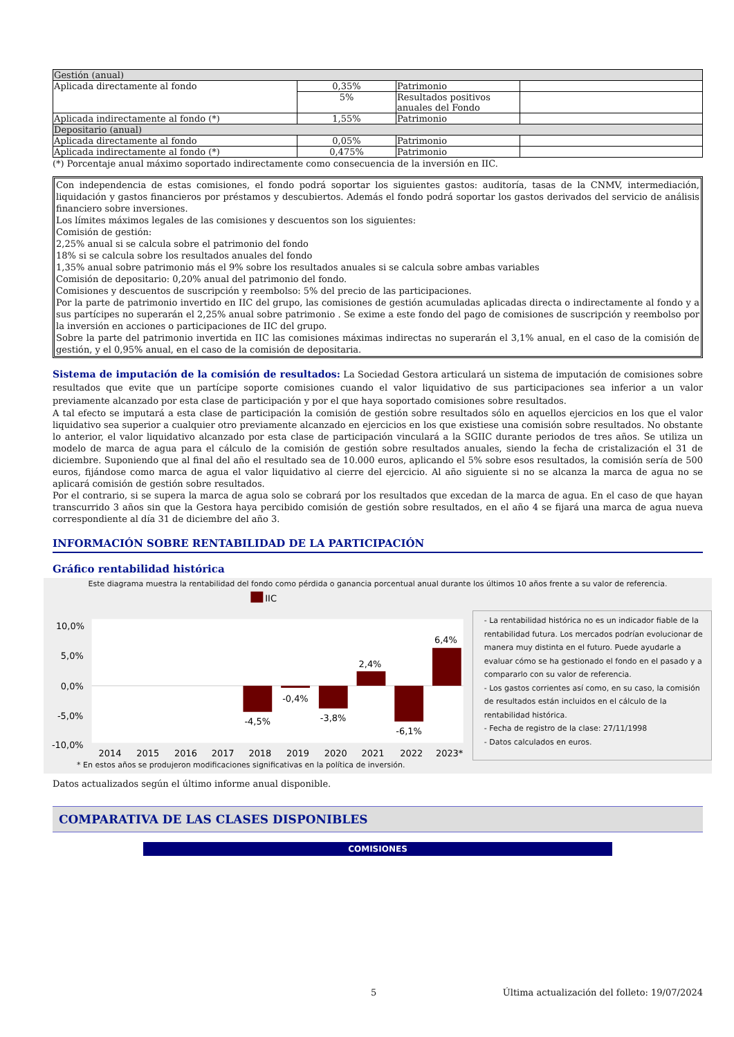| Gestión (anual) | | | |
| Aplicada directamente al fondo | 0,35% | Patrimonio | |
| | 5% | Resultados positivos anuales del Fondo | |
| Aplicada indirectamente al fondo (*) | 1,55% | Patrimonio | |
| Depositario (anual) | | | |
| Aplicada directamente al fondo | 0,05% | Patrimonio | |
| Aplicada indirectamente al fondo (*) | 0,475% | Patrimonio | |
(*) Porcentaje anual máximo soportado indirectamente como consecuencia de la inversión en IIC.
Con independencia de estas comisiones, el fondo podrá soportar los siguientes gastos: auditoría, tasas de la CNMV, intermediación, liquidación y gastos financieros por préstamos y descubiertos. Además el fondo podrá soportar los gastos derivados del servicio de análisis financiero sobre inversiones.
Los límites máximos legales de las comisiones y descuentos son los siguientes:
Comisión de gestión:
2,25% anual si se calcula sobre el patrimonio del fondo
18% si se calcula sobre los resultados anuales del fondo
1,35% anual sobre patrimonio más el 9% sobre los resultados anuales si se calcula sobre ambas variables
Comisión de depositario: 0,20% anual del patrimonio del fondo.
Comisiones y descuentos de suscripción y reembolso: 5% del precio de las participaciones.
Por la parte de patrimonio invertido en IIC del grupo, las comisiones de gestión acumuladas aplicadas directa o indirectamente al fondo y a sus partícipes no superarán el 2,25% anual sobre patrimonio . Se exime a este fondo del pago de comisiones de suscripción y reembolso por la inversión en acciones o participaciones de IIC del grupo.
Sobre la parte del patrimonio invertida en IIC las comisiones máximas indirectas no superarán el 3,1% anual, en el caso de la comisión de gestión, y el 0,95% anual, en el caso de la comisión de depositaria.
Sistema de imputación de la comisión de resultados: La Sociedad Gestora articulará un sistema de imputación de comisiones sobre resultados que evite que un partícipe soporte comisiones cuando el valor liquidativo de sus participaciones sea inferior a un valor previamente alcanzado por esta clase de participación y por el que haya soportado comisiones sobre resultados.
A tal efecto se imputará a esta clase de participación la comisión de gestión sobre resultados sólo en aquellos ejercicios en los que el valor liquidativo sea superior a cualquier otro previamente alcanzado en ejercicios en los que existiese una comisión sobre resultados. No obstante lo anterior, el valor liquidativo alcanzado por esta clase de participación vinculará a la SGIIC durante periodos de tres años. Se utiliza un modelo de marca de agua para el cálculo de la comisión de gestión sobre resultados anuales, siendo la fecha de cristalización el 31 de diciembre. Suponiendo que al final del año el resultado sea de 10.000 euros, aplicando el 5% sobre esos resultados, la comisión sería de 500 euros, fijándose como marca de agua el valor liquidativo al cierre del ejercicio. Al año siguiente si no se alcanza la marca de agua no se aplicará comisión de gestión sobre resultados.
Por el contrario, si se supera la marca de agua solo se cobrará por los resultados que excedan de la marca de agua. En el caso de que hayan transcurrido 3 años sin que la Gestora haya percibido comisión de gestión sobre resultados, en el año 4 se fijará una marca de agua nueva correspondiente al día 31 de diciembre del año 3.
INFORMACIÓN SOBRE RENTABILIDAD DE LA PARTICIPACIÓN
Gráfico rentabilidad histórica
Este diagrama muestra la rentabilidad del fondo como pérdida o ganancia porcentual anual durante los últimos 10 años frente a su valor de referencia.
IIC
10,0%
5,0%
0,0%
-5,0%
-10,0%
-4,5%
-0,4%
-3,8%
2,4%
-6,1%
6,4%
2014
2015
2016
2017
2018
2019
2020
2021
2022
2023*
- La rentabilidad histórica no es un indicador fiable de la rentabilidad futura. Los mercados podrían evolucionar de manera muy distinta en el futuro. Puede ayudarle a evaluar cómo se ha gestionado el fondo en el pasado y a compararlo con su valor de referencia.
- Los gastos corrientes así como, en su caso, la comisión de resultados están incluidos en el cálculo de la rentabilidad histórica.
- Fecha de registro de la clase: 27/11/1998
- Datos calculados en euros.
* En estos años se produjeron modificaciones significativas en la política de inversión.
Datos actualizados según el último informe anual disponible.
COMPARATIVA DE LAS CLASES DISPONIBLES
COMISIONES
5 Última actualización del folleto: 19/07/2024